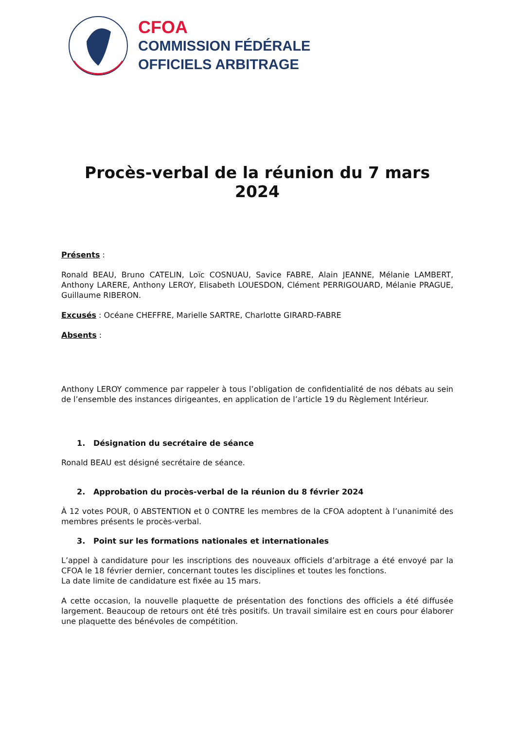CFOA
COMMISSION FÉDÉRALE
OFFICIELS ARBITRAGE
Procès-verbal de la réunion du 7 mars 2024
Présents :
Ronald BEAU, Bruno CATELIN, Loïc COSNUAU, Savice FABRE, Alain JEANNE, Mélanie LAMBERT, Anthony LARERE, Anthony LEROY, Elisabeth LOUESDON, Clément PERRIGOUARD, Mélanie PRAGUE, Guillaume RIBERON.
Excusés : Océane CHEFFRE, Marielle SARTRE, Charlotte GIRARD-FABRE
Absents :
Anthony LEROY commence par rappeler à tous l’obligation de confidentialité de nos débats au sein de l’ensemble des instances dirigeantes, en application de l’article 19 du Règlement Intérieur.
1. Désignation du secrétaire de séance
Ronald BEAU est désigné secrétaire de séance.
2. Approbation du procès-verbal de la réunion du 8 février 2024
À 12 votes POUR, 0 ABSTENTION et 0 CONTRE les membres de la CFOA adoptent à l’unanimité des membres présents le procès-verbal.
3. Point sur les formations nationales et internationales
L’appel à candidature pour les inscriptions des nouveaux officiels d’arbitrage a été envoyé par la CFOA le 18 février dernier, concernant toutes les disciplines et toutes les fonctions.
La date limite de candidature est fixée au 15 mars.
A cette occasion, la nouvelle plaquette de présentation des fonctions des officiels a été diffusée largement. Beaucoup de retours ont été très positifs. Un travail similaire est en cours pour élaborer une plaquette des bénévoles de compétition.